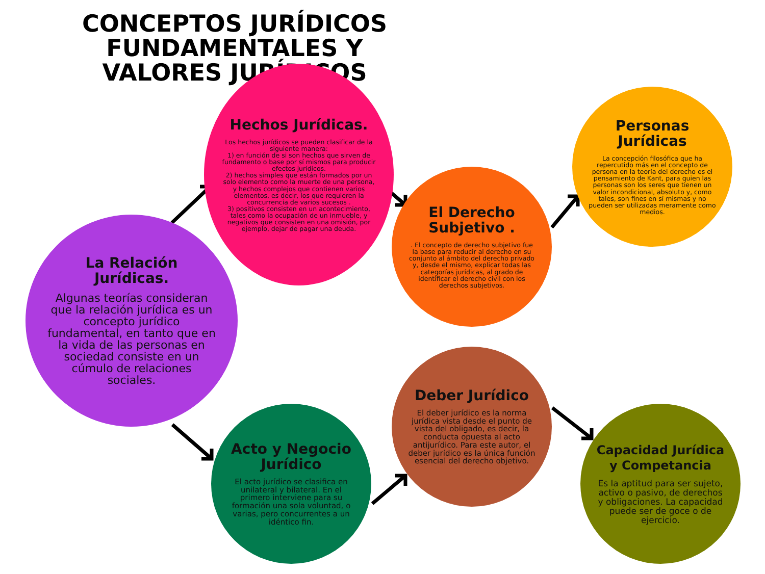CONCEPTOS JURÍDICOS FUNDAMENTALES Y VALORES JURÍDICOS
Hechos Jurídicas.
Los hechos jurídicos se pueden clasificar de la siguiente manera:
1) en función de si son hechos que sirven de fundamento o base por sí mismos para producir efectos jurídicos.
2) hechos simples que están formados por un solo elemento como la muerte de una persona, y hechos complejos que contienen varios elementos, es decir, los que requieren la concurrencia de varios sucesos .
3) positivos consisten en un acontecimiento, tales como la ocupación de un inmueble, y negativos que consisten en una omisión, por ejemplo, dejar de pagar una deuda.
La Relación Jurídicas.
Algunas teorías consideran que la relación jurídica es un concepto jurídico fundamental, en tanto que en la vida de las personas en sociedad consiste en un cúmulo de relaciones sociales.
El Derecho Subjetivo .
. El concepto de derecho subjetivo fue la base para reducir al derecho en su conjunto al ámbito del derecho privado y, desde el mismo, explicar todas las categorías jurídicas, al grado de identificar el derecho civil con los derechos subjetivos.
Personas Jurídicas
La concepción filosófica que ha repercutido más en el concepto de persona en la teoría del derecho es el pensamiento de Kant, para quien las personas son los seres que tienen un valor incondicional, absoluto y, como tales, son fines en sí mismas y no pueden ser utilizadas meramente como medios.
Acto y Negocio Jurídico
El acto jurídico se clasifica en unilateral y bilateral. En el primero interviene para su formación una sola voluntad, o varias, pero concurrentes a un idéntico fin.
Deber Jurídico
El deber jurídico es la norma jurídica vista desde el punto de vista del obligado, es decir, la conducta opuesta al acto antijurídico. Para este autor, el deber jurídico es la única función esencial del derecho objetivo.
Capacidad Jurídica y Competancia
Es la aptitud para ser sujeto, activo o pasivo, de derechos y obligaciones. La capacidad puede ser de goce o de ejercicio.